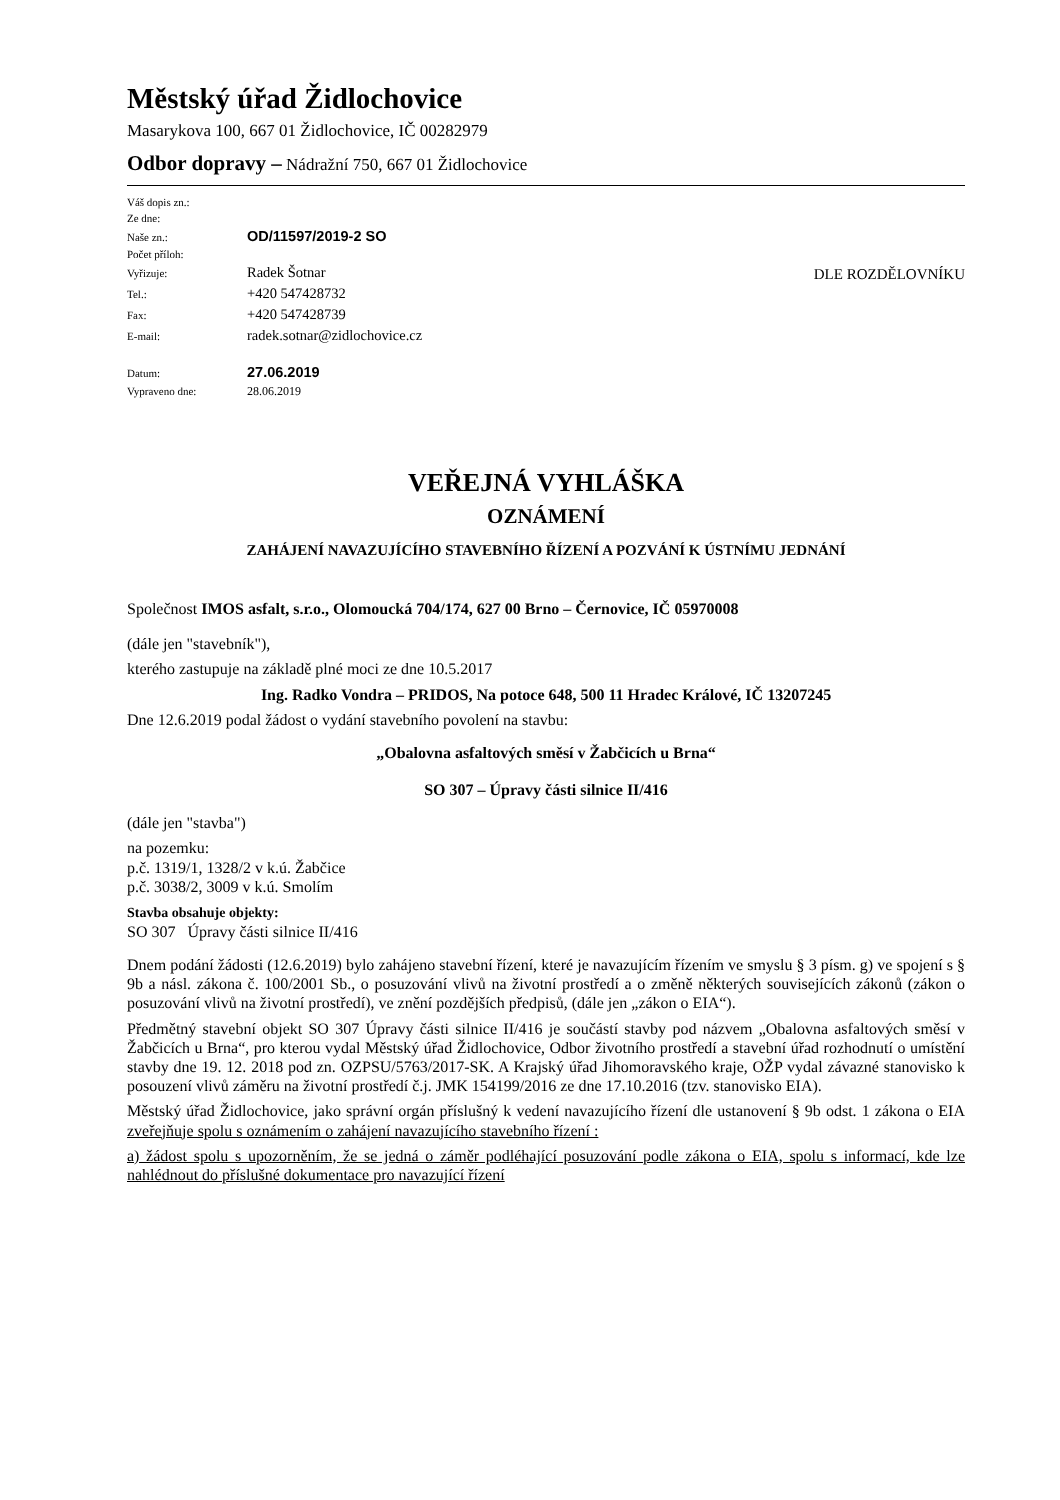Městský úřad Židlochovice
Masarykova 100, 667 01 Židlochovice, IČ 00282979
Odbor dopravy – Nádražní 750, 667 01 Židlochovice
| Váš dopis zn.: | |
| Ze dne: | |
| Naše zn.: | OD/11597/2019-2 SO |
| Počet příloh: | |
| Vyřizuje: | Radek Šotnar |
| Tel.: | +420 547428732 |
| Fax: | +420 547428739 |
| E-mail: | radek.sotnar@zidlochovice.cz |
| Datum: | 27.06.2019 |
| Vypraveno dne: | 28.06.2019 |
DLE ROZDĚLOVNÍKU
VEŘEJNÁ VYHLÁŠKA
OZNÁMENÍ
ZAHÁJENÍ NAVAZUJÍCÍHO STAVEBNÍHO ŘÍZENÍ A POZVÁNÍ K ÚSTNÍMU JEDNÁNÍ
Společnost IMOS asfalt, s.r.o., Olomoucká 704/174, 627 00 Brno – Černovice, IČ 05970008
(dále jen "stavebník"),
kterého zastupuje na základě plné moci ze dne 10.5.2017
Ing. Radko Vondra – PRIDOS, Na potoce 648, 500 11 Hradec Králové, IČ 13207245
Dne 12.6.2019 podal žádost o vydání stavebního povolení na stavbu:
„Obalovna asfaltových směsí v Žabčicích u Brna“
SO 307 – Úpravy části silnice II/416
(dále jen "stavba")
na pozemku:
p.č. 1319/1, 1328/2 v k.ú. Žabčice
p.č. 3038/2, 3009 v k.ú. Smolím
Stavba obsahuje objekty:
SO 307 Úpravy části silnice II/416
Dnem podání žádosti (12.6.2019) bylo zahájeno stavební řízení, které je navazujícím řízením ve smyslu § 3 písm. g) ve spojení s § 9b a násl. zákona č. 100/2001 Sb., o posuzování vlivů na životní prostředí a o změně některých souvisejících zákonů (zákon o posuzování vlivů na životní prostředí), ve znění pozdějších předpisů, (dále jen „zákon o EIA“).
Předmětný stavební objekt SO 307 Úpravy části silnice II/416 je součástí stavby pod názvem „Obalovna asfaltových směsí v Žabčicích u Brna“, pro kterou vydal Městský úřad Židlochovice, Odbor životního prostředí a stavební úřad rozhodnutí o umístění stavby dne 19. 12. 2018 pod zn. OZPSU/5763/2017-SK. A Krajský úřad Jihomoravského kraje, OŽP vydal závazné stanovisko k posouzení vlivů záměru na životní prostředí č.j. JMK 154199/2016 ze dne 17.10.2016 (tzv. stanovisko EIA).
Městský úřad Židlochovice, jako správní orgán příslušný k vedení navazujícího řízení dle ustanovení § 9b odst. 1 zákona o EIA zveřejňuje spolu s oznámením o zahájení navazujícího stavebního řízení :
a) žádost spolu s upozorněním, že se jedná o záměr podléhající posuzování podle zákona o EIA, spolu s informací, kde lze nahlédnout do příslušné dokumentace pro navazující řízení